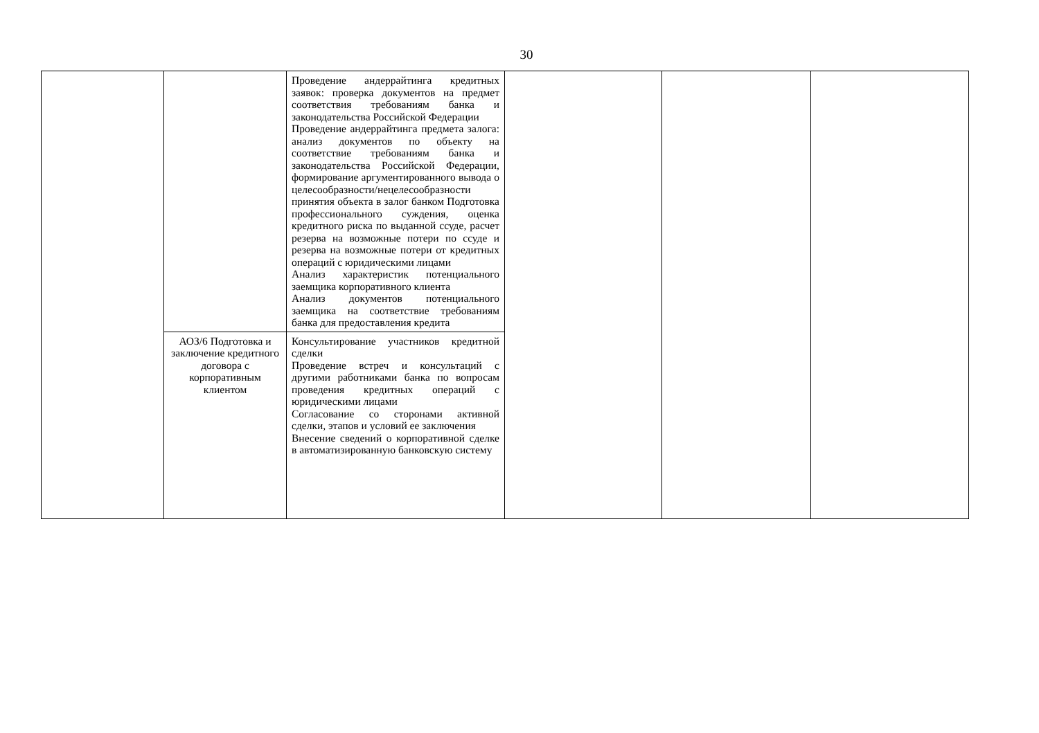30
| | | Проведение андеррайтинга кредитных заявок: проверка документов на предмет соответствия требованиям банка и законодательства Российской Федерации Проведение андеррайтинга предмета залога: анализ документов по объекту на соответствие требованиям банка и законодательства Российской Федерации, формирование аргументированного вывода о целесообразности/нецелесообразности принятия объекта в залог банком Подготовка профессионального суждения, оценка кредитного риска по выданной ссуде, расчет резерва на возможные потери по ссуде и резерва на возможные потери от кредитных операций с юридическими лицами Анализ характеристик потенциального заемщика корпоративного клиента Анализ документов потенциального заемщика на соответствие требованиям банка для предоставления кредита | | | |
| | АОЗ/6 Подготовка и заключение кредитного договора с корпоративным клиентом | Консультирование участников кредитной сделки Проведение встреч и консультаций с другими работниками банка по вопросам проведения кредитных операций с юридическими лицами Согласование со сторонами активной сделки, этапов и условий ее заключения Внесение сведений о корпоративной сделке в автоматизированную банковскую систему | | | |